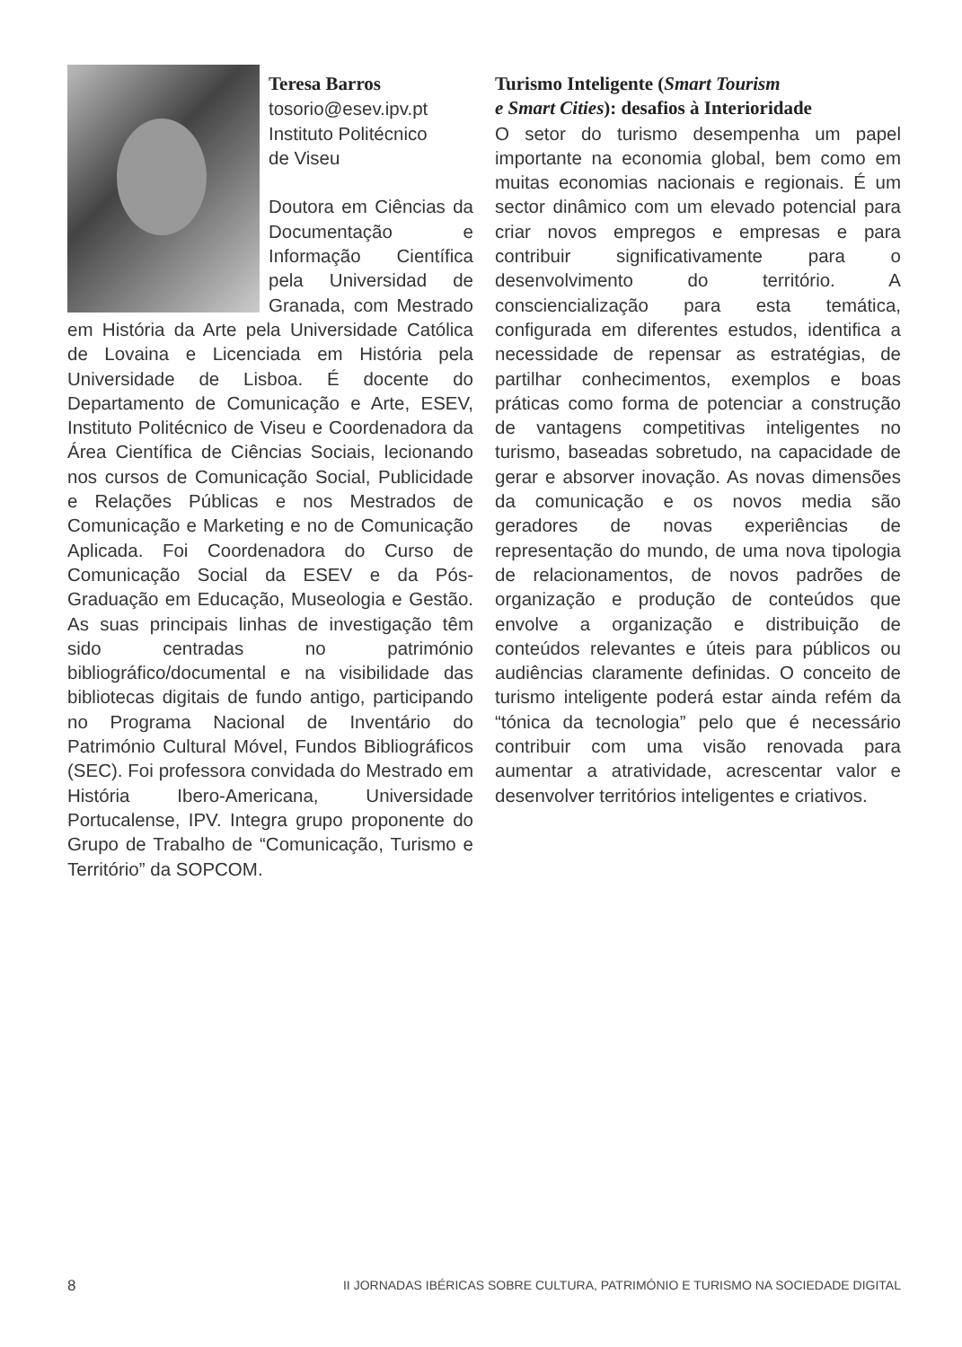Teresa Barros
tosorio@esev.ipv.pt
Instituto Politécnico
de Viseu
Doutora em Ciências da Documentação e Informação Científica pela Universidad de Granada, com Mestrado em História da Arte pela Universidade Católica de Lovaina e Licenciada em História pela Universidade de Lisboa. É docente do Departamento de Comunicação e Arte, ESEV, Instituto Politécnico de Viseu e Coordenadora da Área Científica de Ciências Sociais, lecionando nos cursos de Comunicação Social, Publicidade e Relações Públicas e nos Mestrados de Comunicação e Marketing e no de Comunicação Aplicada. Foi Coordenadora do Curso de Comunicação Social da ESEV e da Pós-Graduação em Educação, Museologia e Gestão. As suas principais linhas de investigação têm sido centradas no património bibliográfico/documental e na visibilidade das bibliotecas digitais de fundo antigo, participando no Programa Nacional de Inventário do Património Cultural Móvel, Fundos Bibliográficos (SEC). Foi professora convidada do Mestrado em História Ibero-Americana, Universidade Portucalense, IPV. Integra grupo proponente do Grupo de Trabalho de “Comunicação, Turismo e Território” da SOPCOM.
Turismo Inteligente (Smart Tourism
e Smart Cities): desafios à Interioridade
O setor do turismo desempenha um papel importante na economia global, bem como em muitas economias nacionais e regionais. É um sector dinâmico com um elevado potencial para criar novos empregos e empresas e para contribuir significativamente para o desenvolvimento do território. A consciencialização para esta temática, configurada em diferentes estudos, identifica a necessidade de repensar as estratégias, de partilhar conhecimentos, exemplos e boas práticas como forma de potenciar a construção de vantagens competitivas inteligentes no turismo, baseadas sobretudo, na capacidade de gerar e absorver inovação. As novas dimensões da comunicação e os novos media são geradores de novas experiências de representação do mundo, de uma nova tipologia de relacionamentos, de novos padrões de organização e produção de conteúdos que envolve a organização e distribuição de conteúdos relevantes e úteis para públicos ou audiências claramente definidas. O conceito de turismo inteligente poderá estar ainda refém da “tónica da tecnologia” pelo que é necessário contribuir com uma visão renovada para aumentar a atratividade, acrescentar valor e desenvolver territórios inteligentes e criativos.
8 II JORNADAS IBÉRICAS SOBRE CULTURA, PATRIMÓNIO E TURISMO NA SOCIEDADE DIGITAL